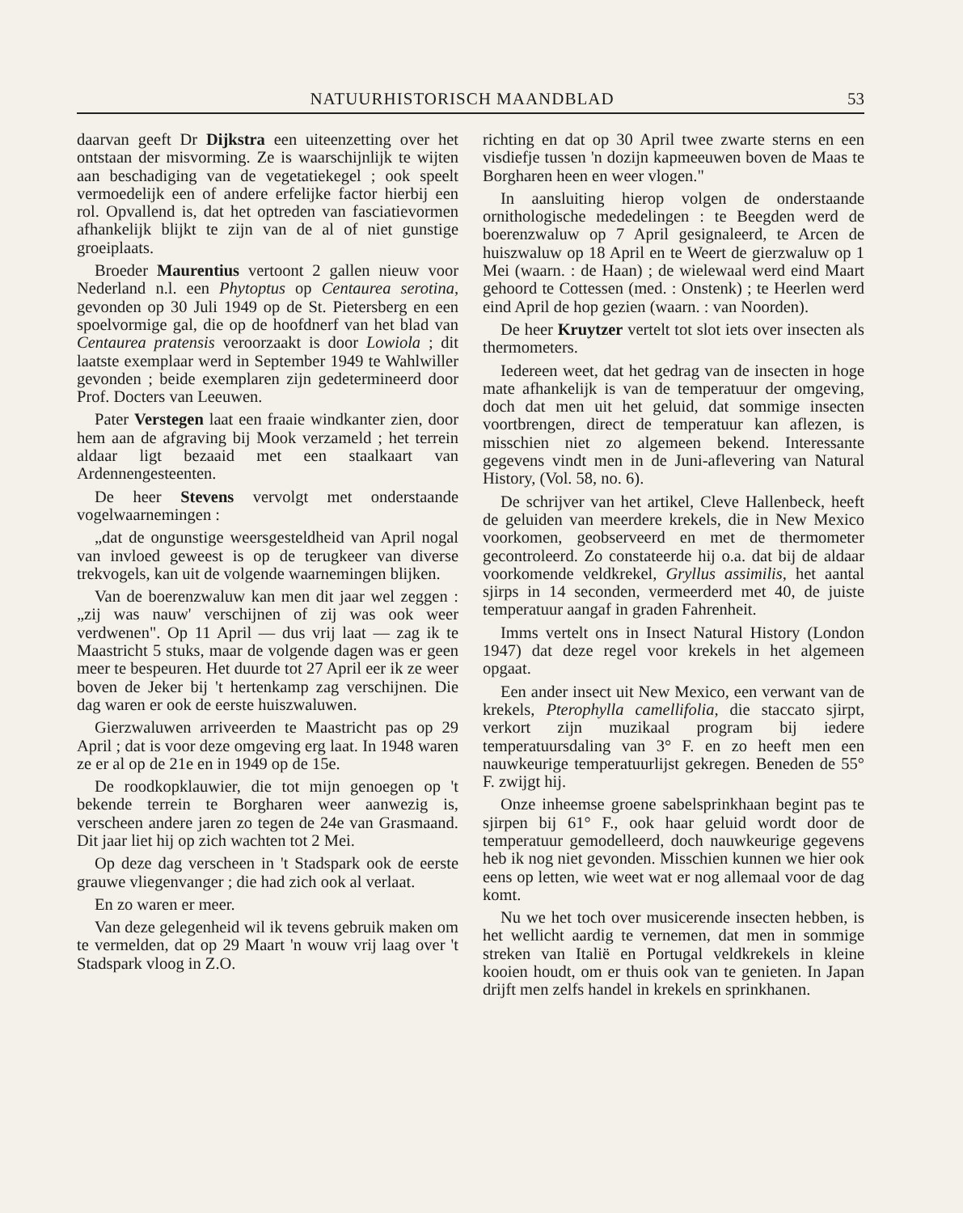NATUURHISTORISCH MAANDBLAD 53
daarvan geeft Dr Dijkstra een uiteenzetting over het ontstaan der misvorming. Ze is waarschijnlijk te wijten aan beschadiging van de vegetatiekegel ; ook speelt vermoedelijk een of andere erfelijke factor hierbij een rol. Opvallend is, dat het optreden van fasciatievormen afhankelijk blijkt te zijn van de al of niet gunstige groeiplaats.
Broeder Maurentius vertoont 2 gallen nieuw voor Nederland n.l. een Phytoptus op Centaurea serotina, gevonden op 30 Juli 1949 op de St. Pietersberg en een spoelvormige gal, die op de hoofdnerf van het blad van Centaurea pratensis veroorzaakt is door Lowiola ; dit laatste exemplaar werd in September 1949 te Wahlwiller gevonden ; beide exemplaren zijn gedetermineerd door Prof. Docters van Leeuwen.
Pater Verstegen laat een fraaie windkanter zien, door hem aan de afgraving bij Mook verzameld ; het terrein aldaar ligt bezaaid met een staalkaart van Ardennengesteenten.
De heer Stevens vervolgt met onderstaande vogelwaarnemingen :
„dat de ongunstige weersgesteldheid van April nogal van invloed geweest is op de terugkeer van diverse trekvogels, kan uit de volgende waarnemingen blijken.
Van de boerenzwaluw kan men dit jaar wel zeggen : „zij was nauw' verschijnen of zij was ook weer verdwenen". Op 11 April — dus vrij laat — zag ik te Maastricht 5 stuks, maar de volgende dagen was er geen meer te bespeuren. Het duurde tot 27 April eer ik ze weer boven de Jeker bij 't hertenkamp zag verschijnen. Die dag waren er ook de eerste huiszwaluwen.
Gierzwaluwen arriveerden te Maastricht pas op 29 April ; dat is voor deze omgeving erg laat. In 1948 waren ze er al op de 21e en in 1949 op de 15e.
De roodkopklauwier, die tot mijn genoegen op 't bekende terrein te Borgharen weer aanwezig is, verscheen andere jaren zo tegen de 24e van Grasmaand. Dit jaar liet hij op zich wachten tot 2 Mei.
Op deze dag verscheen in 't Stadspark ook de eerste grauwe vliegenvanger ; die had zich ook al verlaat.
En zo waren er meer.
Van deze gelegenheid wil ik tevens gebruik maken om te vermelden, dat op 29 Maart 'n wouw vrij laag over 't Stadspark vloog in Z.O.
richting en dat op 30 April twee zwarte sterns en een visdiefje tussen 'n dozijn kapmeeuwen boven de Maas te Borgharen heen en weer vlogen."
In aansluiting hierop volgen de onderstaande ornithologische mededelingen : te Beegden werd de boerenzwaluw op 7 April gesignaleerd, te Arcen de huiszwaluw op 18 April en te Weert de gierzwaluw op 1 Mei (waarn. : de Haan) ; de wielewaal werd eind Maart gehoord te Cottessen (med. : Onstenk) ; te Heerlen werd eind April de hop gezien (waarn. : van Noorden).
De heer Kruytzer vertelt tot slot iets over insecten als thermometers.
Iedereen weet, dat het gedrag van de insecten in hoge mate afhankelijk is van de temperatuur der omgeving, doch dat men uit het geluid, dat sommige insecten voortbrengen, direct de temperatuur kan aflezen, is misschien niet zo algemeen bekend. Interessante gegevens vindt men in de Juni-aflevering van Natural History, (Vol. 58, no. 6).
De schrijver van het artikel, Cleve Hallenbeck, heeft de geluiden van meerdere krekels, die in New Mexico voorkomen, geobserveerd en met de thermometer gecontroleerd. Zo constateerde hij o.a. dat bij de aldaar voorkomende veldkrekel, Gryllus assimilis, het aantal sjirps in 14 seconden, vermeerderd met 40, de juiste temperatuur aangaf in graden Fahrenheit.
Imms vertelt ons in Insect Natural History (London 1947) dat deze regel voor krekels in het algemeen opgaat.
Een ander insect uit New Mexico, een verwant van de krekels, Pterophylla camellifolia, die staccato sjirpt, verkort zijn muzikaal program bij iedere temperatuursdaling van 3° F. en zo heeft men een nauwkeurige temperatuurlijst gekregen. Beneden de 55° F. zwijgt hij.
Onze inheemse groene sabelsprinkhaan begint pas te sjirpen bij 61° F., ook haar geluid wordt door de temperatuur gemodelleerd, doch nauwkeurige gegevens heb ik nog niet gevonden. Misschien kunnen we hier ook eens op letten, wie weet wat er nog allemaal voor de dag komt.
Nu we het toch over musicerende insecten hebben, is het wellicht aardig te vernemen, dat men in sommige streken van Italië en Portugal veldkrekels in kleine kooien houdt, om er thuis ook van te genieten. In Japan drijft men zelfs handel in krekels en sprinkhanen.